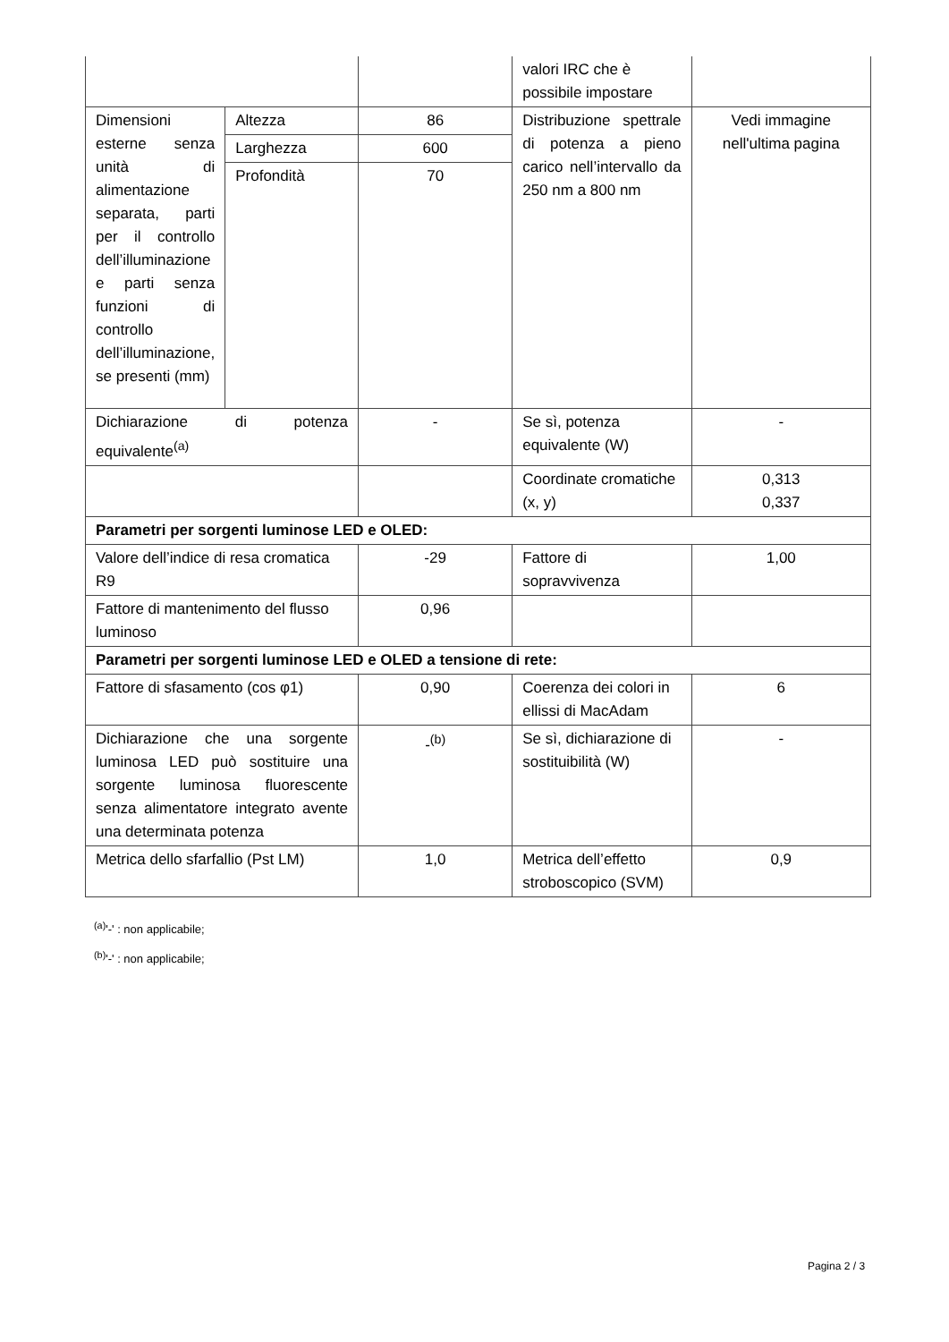| | | | valori IRC che è possibile impostare | |
| Dimensioni esterne senza unità di alimentazione separata, parti per il controllo dell’illuminazione e parti senza funzioni di controllo dell’illuminazione, se presenti (mm) | Altezza | 86 | Distribuzione spettrale di potenza a pieno carico nell’intervallo da 250 nm a 800 nm | Vedi immagine nell'ultima pagina |
| | Larghezza | 600 | | |
| | Profondità | 70 | | |
| Dichiarazione di potenza equivalente<sup>(a)</sup> | | - | Se sì, potenza equivalente (W) | - |
| | | | Coordinate cromatiche (x, y) | 0,313 0,337 |
| Parametri per sorgenti luminose LED e OLED: | | | | |
| Valore dell’indice di resa cromatica R9 | | -29 | Fattore di sopravvivenza | 1,00 |
| Fattore di mantenimento del flusso luminoso | | 0,96 | | |
| Parametri per sorgenti luminose LED e OLED a tensione di rete: | | | | |
| Fattore di sfasamento (cos φ1) | | 0,90 | Coerenza dei colori in ellissi di MacAdam | 6 |
| Dichiarazione che una sorgente luminosa LED può sostituire una sorgente luminosa fluorescente senza alimentatore integrato avente una determinata potenza | | -<sup>(b)</sup> | Se sì, dichiarazione di sostituibilità (W) | - |
| Metrica dello sfarfallio (Pst LM) | | 1,0 | Metrica dell’effetto stroboscopico (SVM) | 0,9 |
<sup>(a)</sup> '-' : non applicabile;
<sup>(b)</sup> '-' : non applicabile;
Pagina 2 / 3